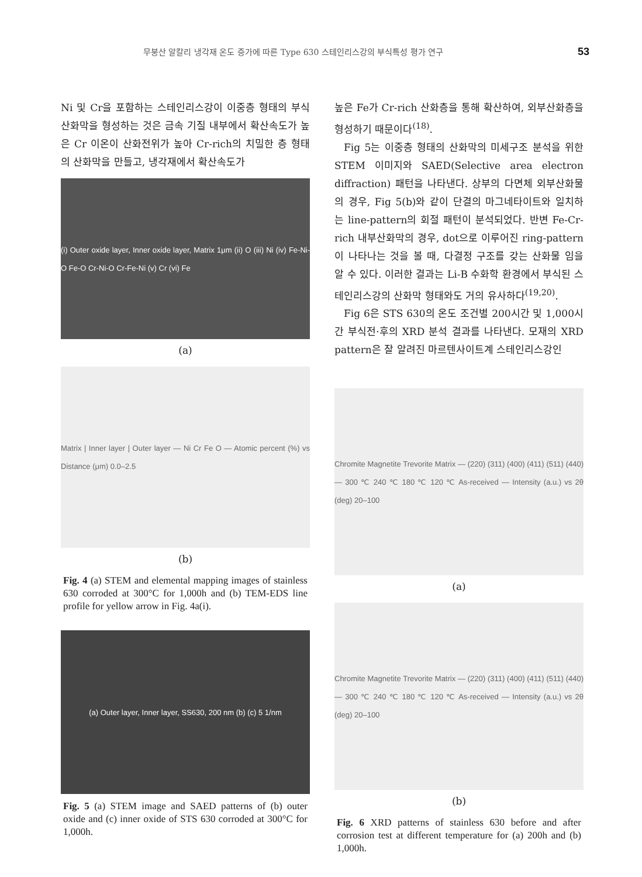무붕산 알칼리 냉각재 온도 증가에 따른 Type 630 스테인리스강의 부식특성 평가 연구 53
Ni 및 Cr을 포함하는 스테인리스강이 이중층 형태의 부식산화막을 형성하는 것은 금속 기질 내부에서 확산속도가 높은 Cr 이온이 산화전위가 높아 Cr-rich의 치밀한 층 형태의 산화막을 만들고, 냉각재에서 확산속도가
(i) Outer oxide layer, Inner oxide layer, Matrix 1μm (ii) O (iii) Ni (iv) Fe-Ni-O Fe-O Cr-Ni-O Cr-Fe-Ni (v) Cr (vi) Fe
(a)
Matrix | Inner layer | Outer layer — Ni Cr Fe O — Atomic percent (%) vs Distance (μm) 0.0–2.5
(b)
Fig. 4 (a) STEM and elemental mapping images of stainless 630 corroded at 300°C for 1,000h and (b) TEM-EDS line profile for yellow arrow in Fig. 4a(i).
(a) Outer layer, Inner layer, SS630, 200 nm (b) (c) 5 1/nm
Fig. 5 (a) STEM image and SAED patterns of (b) outer oxide and (c) inner oxide of STS 630 corroded at 300°C for 1,000h.
높은 Fe가 Cr-rich 산화층을 통해 확산하여, 외부산화층을 형성하기 때문이다<sup>(18)</sup>.
Fig 5는 이중층 형태의 산화막의 미세구조 분석을 위한 STEM 이미지와 SAED(Selective area electron diffraction) 패턴을 나타낸다. 상부의 다면체 외부산화물의 경우, Fig 5(b)와 같이 단결의 마그네타이트와 일치하는 line-pattern의 회절 패턴이 분석되었다. 반변 Fe-Cr-rich 내부산화막의 경우, dot으로 이루어진 ring-pattern이 나타나는 것을 볼 때, 다결정 구조를 갖는 산화물 임을 알 수 있다. 이러한 결과는 Li-B 수화학 환경에서 부식된 스테인리스강의 산화막 형태와도 거의 유사하다<sup>(19,20)</sup>.
Fig 6은 STS 630의 온도 조건별 200시간 및 1,000시간 부식전·후의 XRD 분석 결과를 나타낸다. 모재의 XRD pattern은 잘 알려진 마르텐사이트계 스테인리스강인
Chromite Magnetite Trevorite Matrix — (220) (311) (400) (411) (511) (440) — 300 ℃ 240 ℃ 180 ℃ 120 ℃ As-received — Intensity (a.u.) vs 2θ (deg) 20–100
(a)
Chromite Magnetite Trevorite Matrix — (220) (311) (400) (411) (511) (440) — 300 ℃ 240 ℃ 180 ℃ 120 ℃ As-received — Intensity (a.u.) vs 2θ (deg) 20–100
(b)
Fig. 6 XRD patterns of stainless 630 before and after corrosion test at different temperature for (a) 200h and (b) 1,000h.